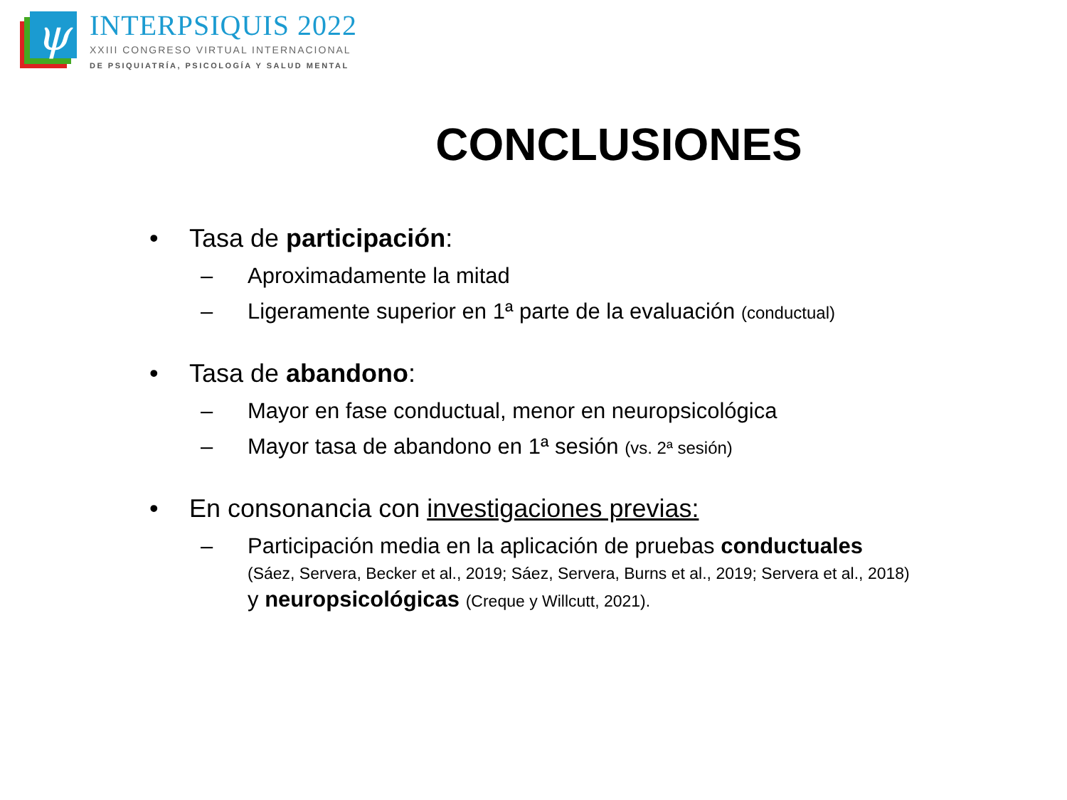ψ
INTERPSIQUIS 2022
XXIII CONGRESO VIRTUAL INTERNACIONAL
DE PSIQUIATRÍA, PSICOLOGÍA Y SALUD MENTAL
CONCLUSIONES
• Tasa de participación:
– Aproximadamente la mitad
– Ligeramente superior en 1ª parte de la evaluación (conductual)
• Tasa de abandono:
– Mayor en fase conductual, menor en neuropsicológica
– Mayor tasa de abandono en 1ª sesión (vs. 2ª sesión)
• En consonancia con investigaciones previas:
– Participación media en la aplicación de pruebas conductuales
(Sáez, Servera, Becker et al., 2019; Sáez, Servera, Burns et al., 2019; Servera et al., 2018) y neuropsicológicas (Creque y Willcutt, 2021).